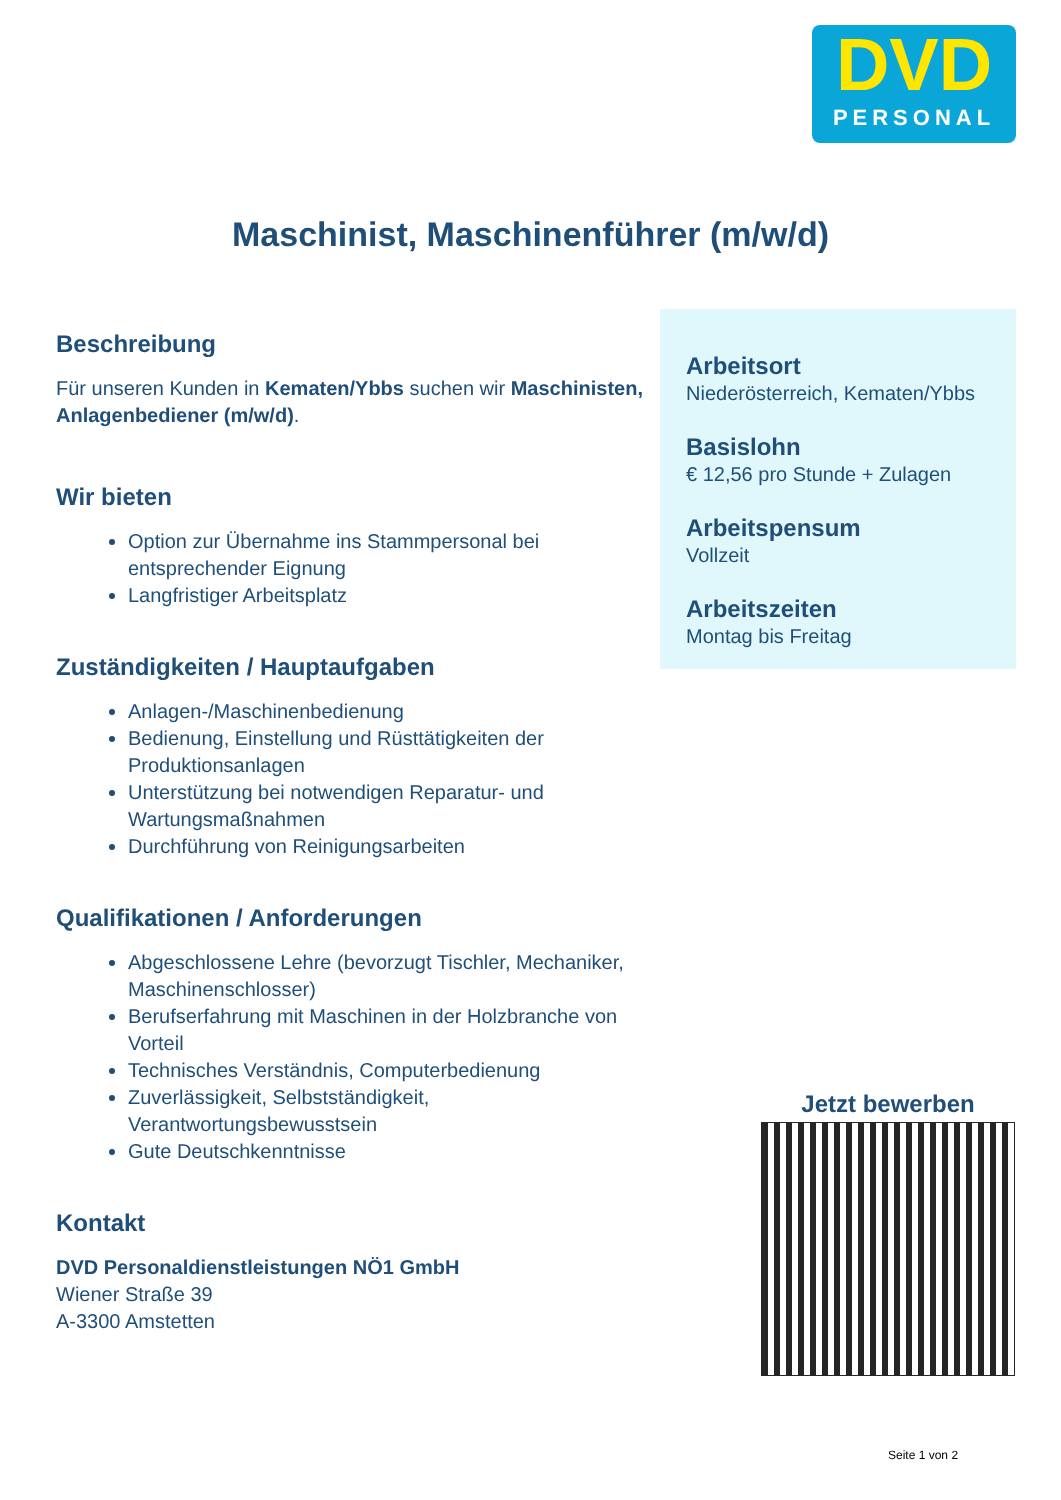DVD
PERSONAL
Maschinist, Maschinenführer (m/w/d)
Beschreibung
Für unseren Kunden in Kematen/Ybbs suchen wir Maschinisten, Anlagenbediener (m/w/d).
Wir bieten
Option zur Übernahme ins Stammpersonal bei entsprechender Eignung
Langfristiger Arbeitsplatz
Zuständigkeiten / Hauptaufgaben
Anlagen-/Maschinenbedienung
Bedienung, Einstellung und Rüsttätigkeiten der Produktionsanlagen
Unterstützung bei notwendigen Reparatur- und Wartungsmaßnahmen
Durchführung von Reinigungsarbeiten
Qualifikationen / Anforderungen
Abgeschlossene Lehre (bevorzugt Tischler, Mechaniker, Maschinenschlosser)
Berufserfahrung mit Maschinen in der Holzbranche von Vorteil
Technisches Verständnis, Computerbedienung
Zuverlässigkeit, Selbstständigkeit, Verantwortungsbewusstsein
Gute Deutschkenntnisse
Kontakt
DVD Personaldienstleistungen NÖ1 GmbH
Wiener Straße 39
A-3300 Amstetten
Arbeitsort
Niederösterreich, Kematen/Ybbs
Basislohn
€ 12,56 pro Stunde + Zulagen
Arbeitspensum
Vollzeit
Arbeitszeiten
Montag bis Freitag
Jetzt bewerben
Seite 1 von 2